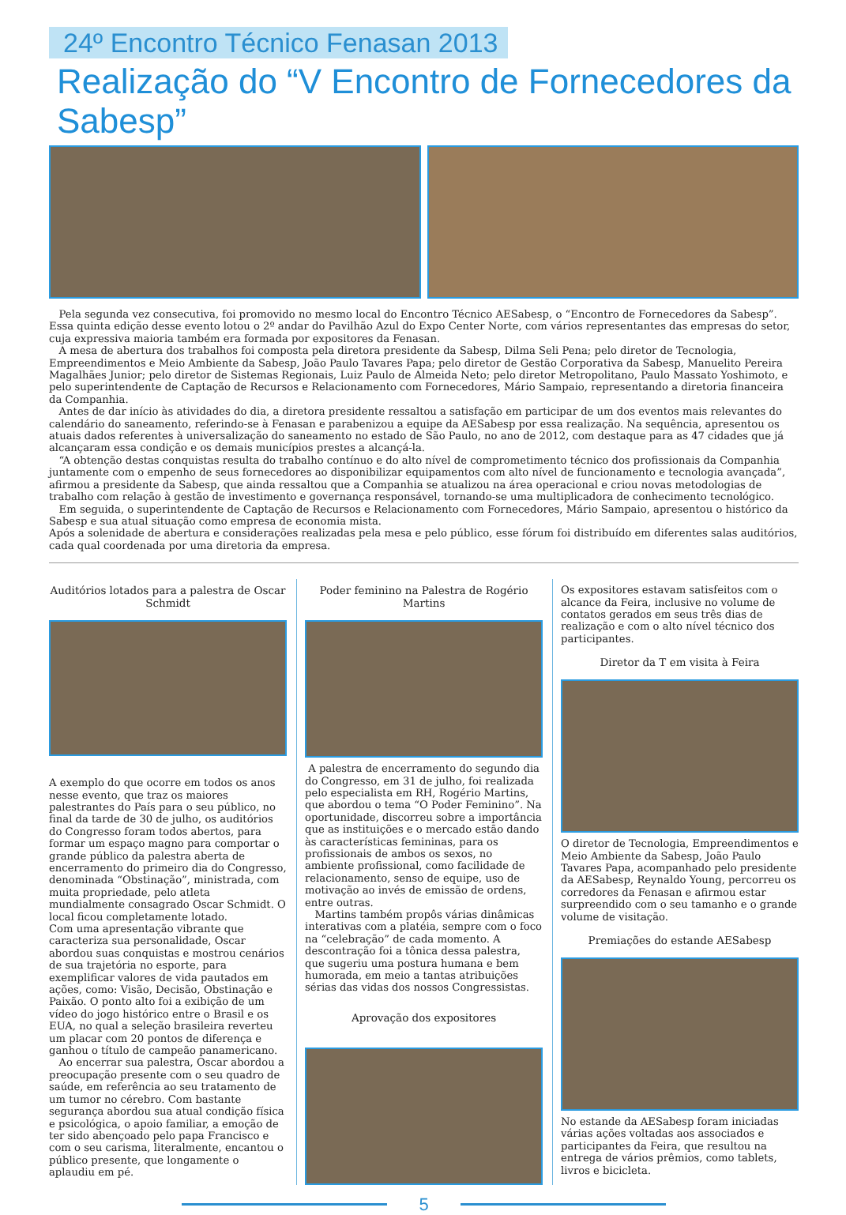24º Encontro Técnico Fenasan 2013
Realização do “V Encontro de Fornecedores da Sabesp”
Pela segunda vez consecutiva, foi promovido no mesmo local do Encontro Técnico AESabesp, o “Encontro de Fornecedores da Sabesp”. Essa quinta edição desse evento lotou o 2º andar do Pavilhão Azul do Expo Center Norte, com vários representantes das empresas do setor, cuja expressiva maioria também era formada por expositores da Fenasan.
A mesa de abertura dos trabalhos foi composta pela diretora presidente da Sabesp, Dilma Seli Pena; pelo diretor de Tecnologia, Empreendimentos e Meio Ambiente da Sabesp, João Paulo Tavares Papa; pelo diretor de Gestão Corporativa da Sabesp, Manuelito Pereira Magalhães Junior; pelo diretor de Sistemas Regionais, Luiz Paulo de Almeida Neto; pelo diretor Metropolitano, Paulo Massato Yoshimoto, e pelo superintendente de Captação de Recursos e Relacionamento com Fornecedores, Mário Sampaio, representando a diretoria financeira da Companhia.
Antes de dar início às atividades do dia, a diretora presidente ressaltou a satisfação em participar de um dos eventos mais relevantes do calendário do saneamento, referindo-se à Fenasan e parabenizou a equipe da AESabesp por essa realização. Na sequência, apresentou os atuais dados referentes à universalização do saneamento no estado de São Paulo, no ano de 2012, com destaque para as 47 cidades que já alcançaram essa condição e os demais municípios prestes a alcançá-la.
“A obtenção destas conquistas resulta do trabalho contínuo e do alto nível de comprometimento técnico dos profissionais da Companhia juntamente com o empenho de seus fornecedores ao disponibilizar equipamentos com alto nível de funcionamento e tecnologia avançada”, afirmou a presidente da Sabesp, que ainda ressaltou que a Companhia se atualizou na área operacional e criou novas metodologias de trabalho com relação à gestão de investimento e governança responsável, tornando-se uma multiplicadora de conhecimento tecnológico.
Em seguida, o superintendente de Captação de Recursos e Relacionamento com Fornecedores, Mário Sampaio, apresentou o histórico da Sabesp e sua atual situação como empresa de economia mista.
Após a solenidade de abertura e considerações realizadas pela mesa e pelo público, esse fórum foi distribuído em diferentes salas auditórios, cada qual coordenada por uma diretoria da empresa.
Auditórios lotados para a palestra de Oscar Schmidt
A exemplo do que ocorre em todos os anos nesse evento, que traz os maiores palestrantes do País para o seu público, no final da tarde de 30 de julho, os auditórios do Congresso foram todos abertos, para formar um espaço magno para comportar o grande público da palestra aberta de encerramento do primeiro dia do Congresso, denominada “Obstinação”, ministrada, com muita propriedade, pelo atleta mundialmente consagrado Oscar Schmidt. O local ficou completamente lotado.
Com uma apresentação vibrante que caracteriza sua personalidade, Oscar abordou suas conquistas e mostrou cenários de sua trajetória no esporte, para exemplificar valores de vida pautados em ações, como: Visão, Decisão, Obstinação e Paixão. O ponto alto foi a exibição de um vídeo do jogo histórico entre o Brasil e os EUA, no qual a seleção brasileira reverteu um placar com 20 pontos de diferença e ganhou o título de campeão panamericano.
Ao encerrar sua palestra, Oscar abordou a preocupação presente com o seu quadro de saúde, em referência ao seu tratamento de um tumor no cérebro. Com bastante segurança abordou sua atual condição física e psicológica, o apoio familiar, a emoção de ter sido abençoado pelo papa Francisco e com o seu carisma, literalmente, encantou o público presente, que longamente o aplaudiu em pé.
Poder feminino na Palestra de Rogério Martins
A palestra de encerramento do segundo dia do Congresso, em 31 de julho, foi realizada pelo especialista em RH, Rogério Martins, que abordou o tema “O Poder Feminino”. Na oportunidade, discorreu sobre a importância que as instituições e o mercado estão dando às características femininas, para os profissionais de ambos os sexos, no ambiente profissional, como facilidade de relacionamento, senso de equipe, uso de motivação ao invés de emissão de ordens, entre outras.
Martins também propôs várias dinâmicas interativas com a platéia, sempre com o foco na “celebração” de cada momento. A descontração foi a tônica dessa palestra, que sugeriu uma postura humana e bem humorada, em meio a tantas atribuições sérias das vidas dos nossos Congressistas.
Aprovação dos expositores
Os expositores estavam satisfeitos com o alcance da Feira, inclusive no volume de contatos gerados em seus três dias de realização e com o alto nível técnico dos participantes.
Diretor da T em visita à Feira
O diretor de Tecnologia, Empreendimentos e Meio Ambiente da Sabesp, João Paulo Tavares Papa, acompanhado pelo presidente da AESabesp, Reynaldo Young, percorreu os corredores da Fenasan e afirmou estar surpreendido com o seu tamanho e o grande volume de visitação.
Premiações do estande AESabesp
No estande da AESabesp foram iniciadas várias ações voltadas aos associados e participantes da Feira, que resultou na entrega de vários prêmios, como tablets, livros e bicicleta.
5